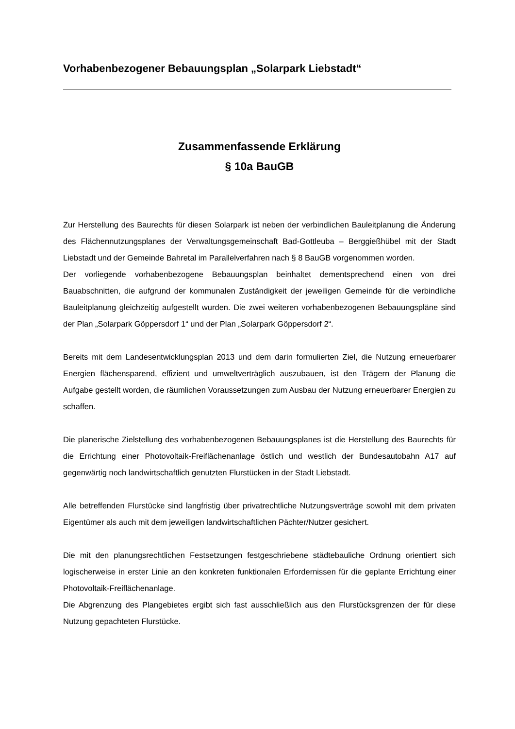Vorhabenbezogener Bebauungsplan „Solarpark Liebstadt“
Zusammenfassende Erklärung
§ 10a BauGB
Zur Herstellung des Baurechts für diesen Solarpark ist neben der verbindlichen Bauleitplanung die Änderung des Flächennutzungsplanes der Verwaltungsgemeinschaft Bad-Gottleuba – Berggießhübel mit der Stadt Liebstadt und der Gemeinde Bahretal im Parallelverfahren nach § 8 BauGB vorgenommen worden.
Der vorliegende vorhabenbezogene Bebauungsplan beinhaltet dementsprechend einen von drei Bauabschnitten, die aufgrund der kommunalen Zuständigkeit der jeweiligen Gemeinde für die verbindliche Bauleitplanung gleichzeitig aufgestellt wurden. Die zwei weiteren vorhabenbezogenen Bebauungspläne sind der Plan „Solarpark Göppersdorf 1“ und der Plan „Solarpark Göppersdorf 2“.
Bereits mit dem Landesentwicklungsplan 2013 und dem darin formulierten Ziel, die Nutzung erneuerbarer Energien flächensparend, effizient und umweltverträglich auszubauen, ist den Trägern der Planung die Aufgabe gestellt worden, die räumlichen Voraussetzungen zum Ausbau der Nutzung erneuerbarer Energien zu schaffen.
Die planerische Zielstellung des vorhabenbezogenen Bebauungsplanes ist die Herstellung des Baurechts für die Errichtung einer Photovoltaik-Freiflächenanlage östlich und westlich der Bundesautobahn A17 auf gegenwärtig noch landwirtschaftlich genutzten Flurstücken in der Stadt Liebstadt.
Alle betreffenden Flurstücke sind langfristig über privatrechtliche Nutzungsverträge sowohl mit dem privaten Eigentümer als auch mit dem jeweiligen landwirtschaftlichen Pächter/Nutzer gesichert.
Die mit den planungsrechtlichen Festsetzungen festgeschriebene städtebauliche Ordnung orientiert sich logischerweise in erster Linie an den konkreten funktionalen Erfordernissen für die geplante Errichtung einer Photovoltaik-Freiflächenanlage.
Die Abgrenzung des Plangebietes ergibt sich fast ausschließlich aus den Flurstücksgrenzen der für diese Nutzung gepachteten Flurstücke.